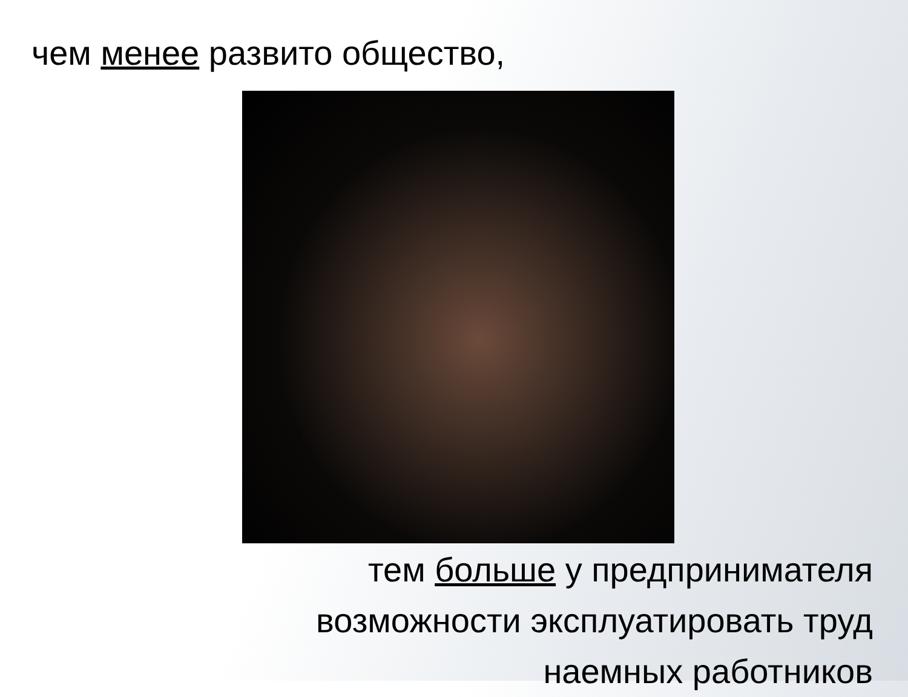чем менее развито общество,
тем больше у предпринимателя возможности эксплуатировать труд наемных работников